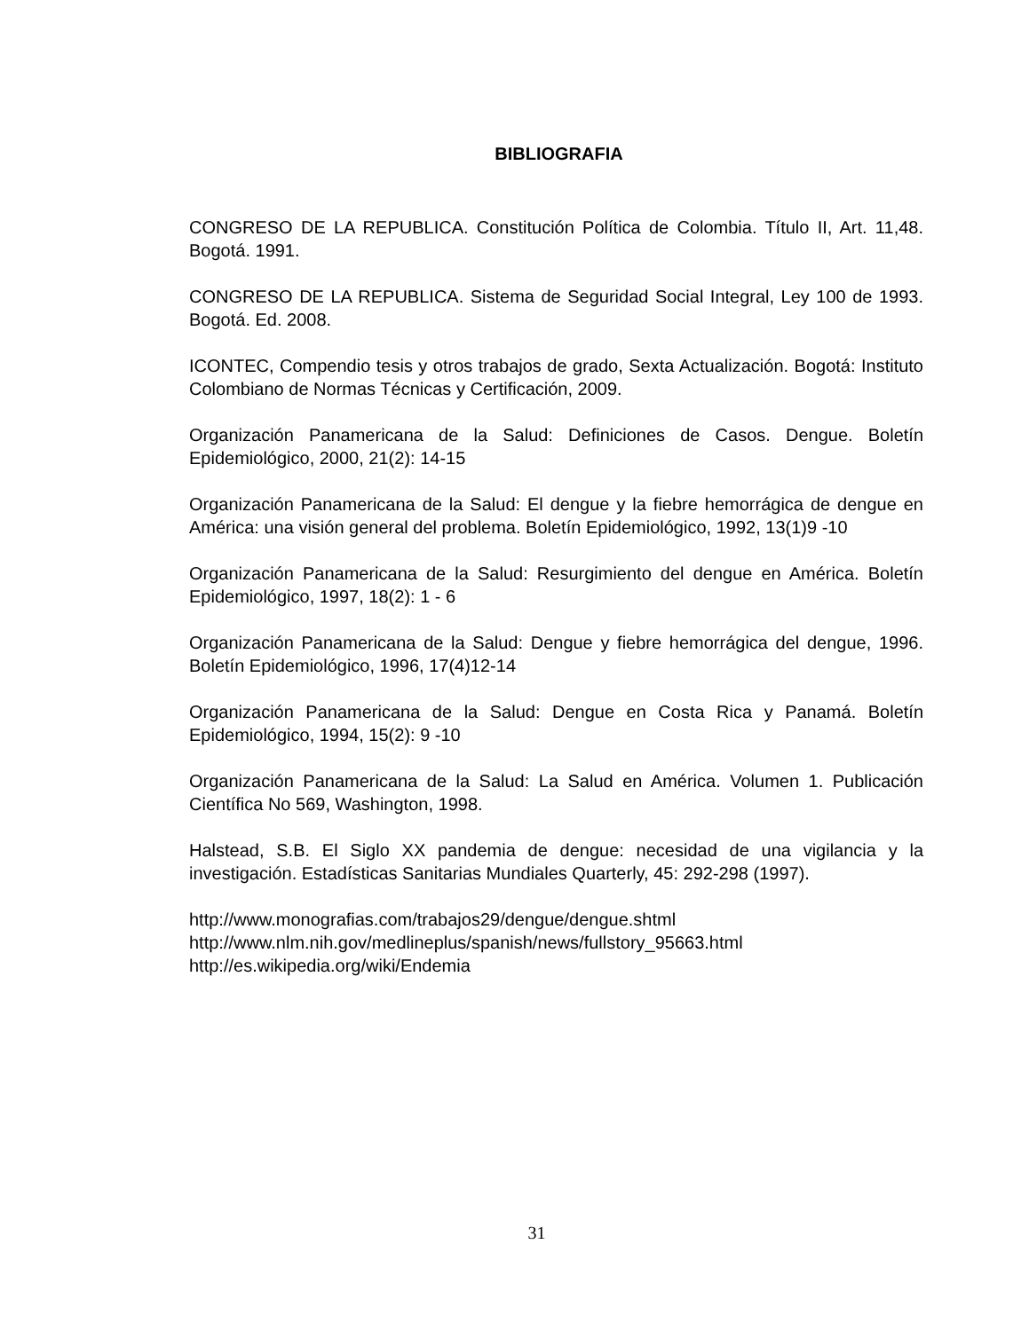BIBLIOGRAFIA
CONGRESO DE LA REPUBLICA. Constitución Política de Colombia. Título II, Art. 11,48. Bogotá. 1991.
CONGRESO DE LA REPUBLICA. Sistema de Seguridad Social Integral, Ley 100 de 1993. Bogotá. Ed. 2008.
ICONTEC, Compendio tesis y otros trabajos de grado, Sexta Actualización. Bogotá: Instituto Colombiano de Normas Técnicas y Certificación, 2009.
Organización Panamericana de la Salud: Definiciones de Casos. Dengue. Boletín Epidemiológico, 2000, 21(2): 14-15
Organización Panamericana de la Salud: El dengue y la fiebre hemorrágica de dengue en América: una visión general del problema. Boletín Epidemiológico, 1992, 13(1)9 -10
Organización Panamericana de la Salud: Resurgimiento del dengue en América. Boletín Epidemiológico, 1997, 18(2): 1 - 6
Organización Panamericana de la Salud: Dengue y fiebre hemorrágica del dengue, 1996. Boletín Epidemiológico, 1996, 17(4)12-14
Organización Panamericana de la Salud: Dengue en Costa Rica y Panamá. Boletín Epidemiológico, 1994, 15(2): 9 -10
Organización Panamericana de la Salud: La Salud en América. Volumen 1. Publicación Científica No 569, Washington, 1998.
Halstead, S.B. El Siglo XX pandemia de dengue: necesidad de una vigilancia y la investigación. Estadísticas Sanitarias Mundiales Quarterly, 45: 292-298 (1997).
http://www.monografias.com/trabajos29/dengue/dengue.shtml
http://www.nlm.nih.gov/medlineplus/spanish/news/fullstory_95663.html
http://es.wikipedia.org/wiki/Endemia
31